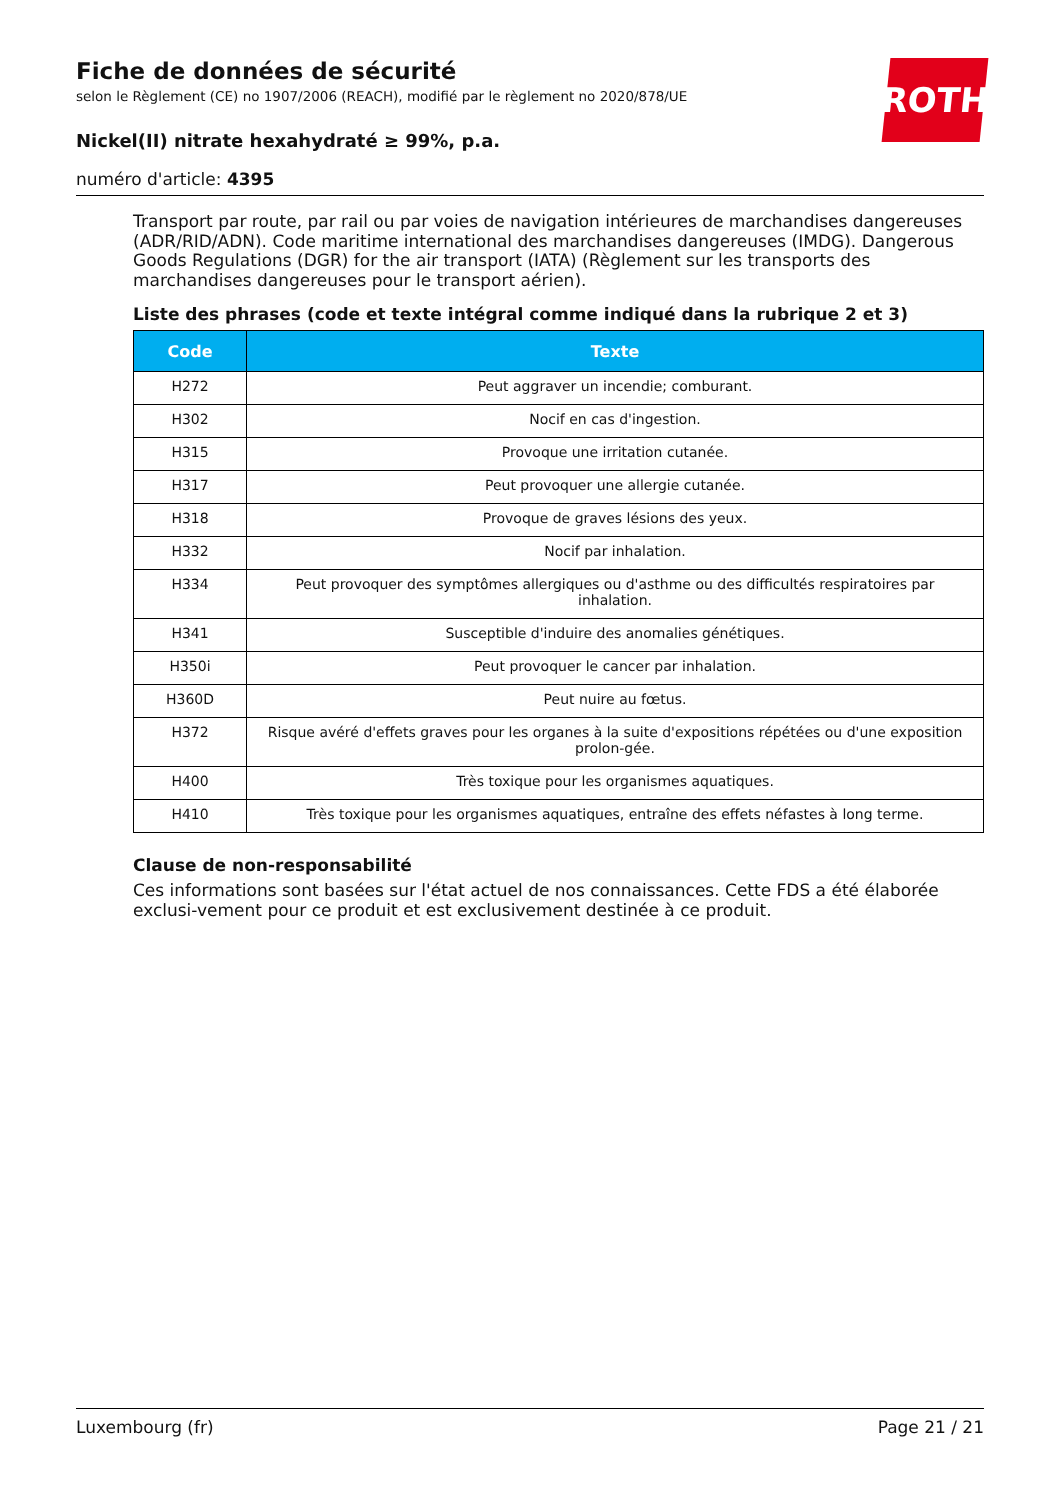Fiche de données de sécurité
selon le Règlement (CE) no 1907/2006 (REACH), modifié par le règlement no 2020/878/UE
Nickel(II) nitrate hexahydraté ≥ 99%, p.a.
numéro d'article: 4395
ROTH
Transport par route, par rail ou par voies de navigation intérieures de marchandises dangereuses (ADR/RID/ADN). Code maritime international des marchandises dangereuses (IMDG). Dangerous Goods Regulations (DGR) for the air transport (IATA) (Règlement sur les transports des marchandises dangereuses pour le transport aérien).
Liste des phrases (code et texte intégral comme indiqué dans la rubrique 2 et 3)
| Code | Texte |
| --- | --- |
| H272 | Peut aggraver un incendie; comburant. |
| H302 | Nocif en cas d'ingestion. |
| H315 | Provoque une irritation cutanée. |
| H317 | Peut provoquer une allergie cutanée. |
| H318 | Provoque de graves lésions des yeux. |
| H332 | Nocif par inhalation. |
| H334 | Peut provoquer des symptômes allergiques ou d'asthme ou des difficultés respiratoires par inhalation. |
| H341 | Susceptible d'induire des anomalies génétiques. |
| H350i | Peut provoquer le cancer par inhalation. |
| H360D | Peut nuire au fœtus. |
| H372 | Risque avéré d'effets graves pour les organes à la suite d'expositions répétées ou d'une exposition prolon-gée. |
| H400 | Très toxique pour les organismes aquatiques. |
| H410 | Très toxique pour les organismes aquatiques, entraîne des effets néfastes à long terme. |
Clause de non-responsabilité
Ces informations sont basées sur l'état actuel de nos connaissances. Cette FDS a été élaborée exclusi-vement pour ce produit et est exclusivement destinée à ce produit.
Luxembourg (fr) Page 21 / 21